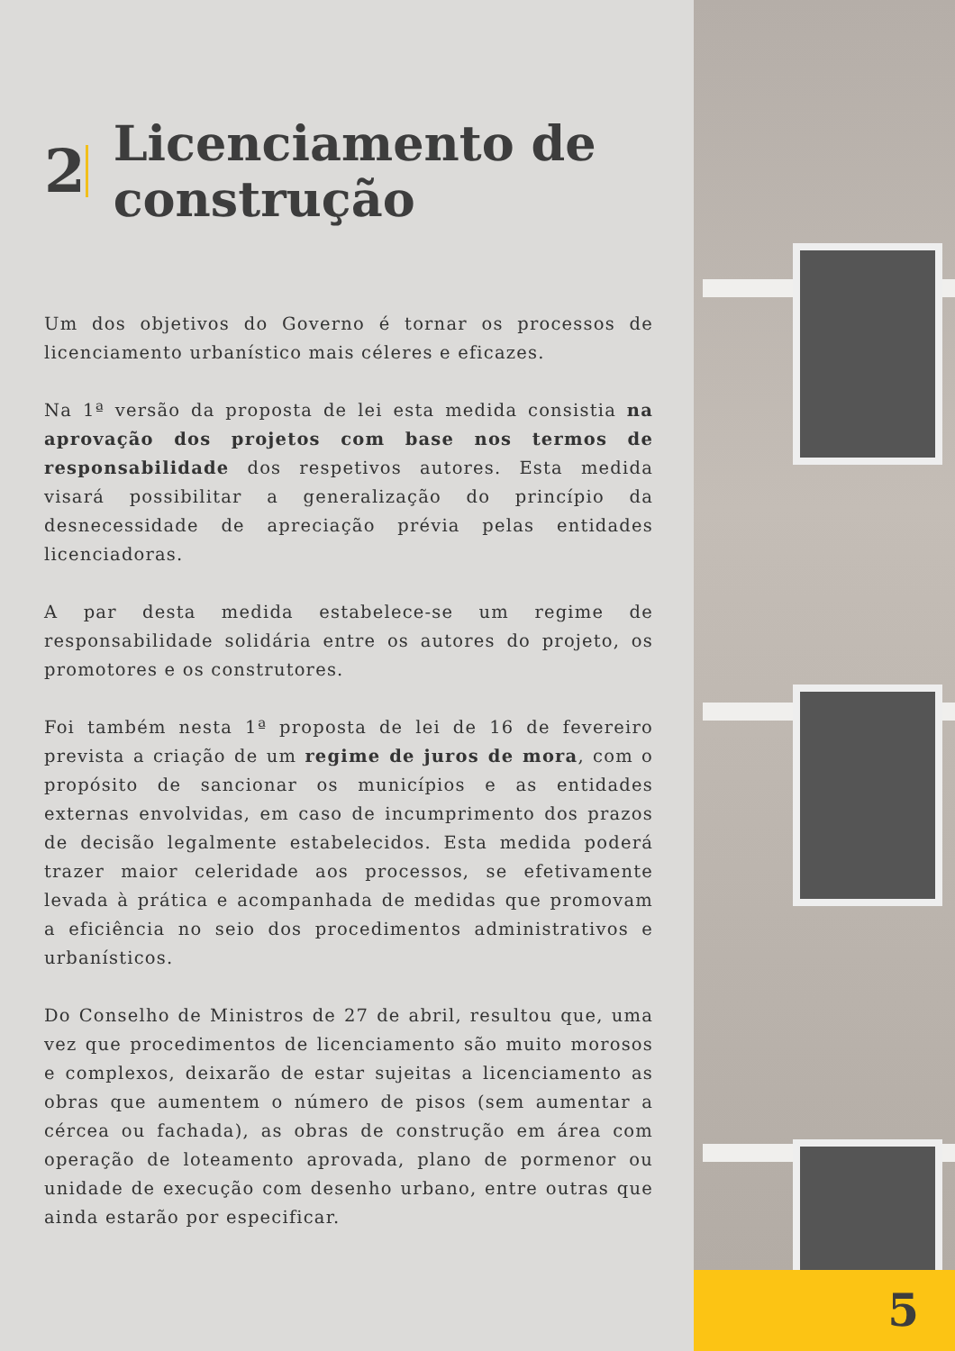2
Licenciamento de construção
Um dos objetivos do Governo é tornar os processos de licenciamento urbanístico mais céleres e eficazes.
Na 1ª versão da proposta de lei esta medida consistia na aprovação dos projetos com base nos termos de responsabilidade dos respetivos autores. Esta medida visará possibilitar a generalização do princípio da desnecessidade de apreciação prévia pelas entidades licenciadoras.
A par desta medida estabelece-se um regime de responsabilidade solidária entre os autores do projeto, os promotores e os construtores.
Foi também nesta 1ª proposta de lei de 16 de fevereiro prevista a criação de um regime de juros de mora, com o propósito de sancionar os municípios e as entidades externas envolvidas, em caso de incumprimento dos prazos de decisão legalmente estabelecidos. Esta medida poderá trazer maior celeridade aos processos, se efetivamente levada à prática e acompanhada de medidas que promovam a eficiência no seio dos procedimentos administrativos e urbanísticos.
Do Conselho de Ministros de 27 de abril, resultou que, uma vez que procedimentos de licenciamento são muito morosos e complexos, deixarão de estar sujeitas a licenciamento as obras que aumentem o número de pisos (sem aumentar a cércea ou fachada), as obras de construção em área com operação de loteamento aprovada, plano de pormenor ou unidade de execução com desenho urbano, entre outras que ainda estarão por especificar.
5